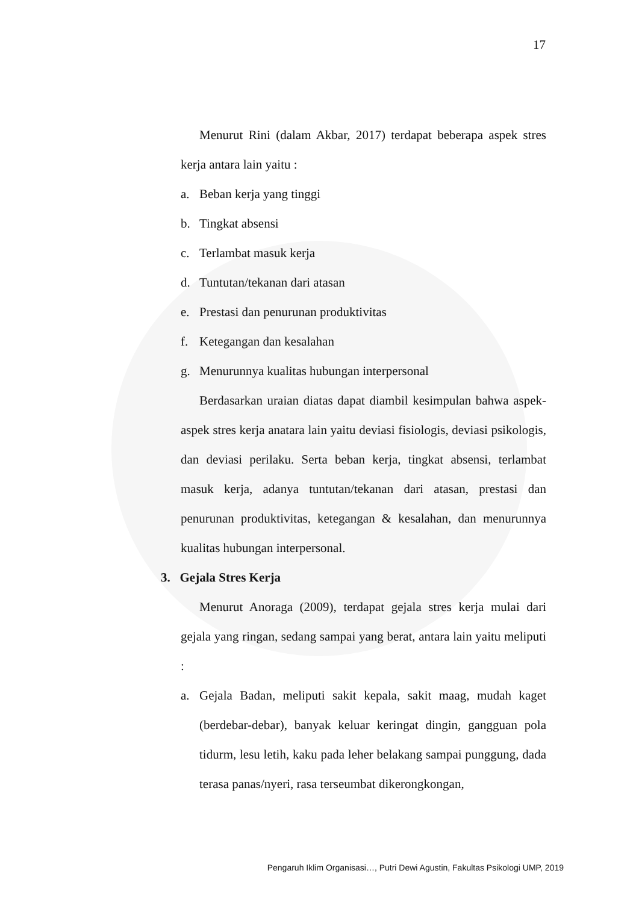17
Menurut Rini (dalam Akbar, 2017) terdapat beberapa aspek stres kerja antara lain yaitu :
a. Beban kerja yang tinggi
b. Tingkat absensi
c. Terlambat masuk kerja
d. Tuntutan/tekanan dari atasan
e. Prestasi dan penurunan produktivitas
f. Ketegangan dan kesalahan
g. Menurunnya kualitas hubungan interpersonal
Berdasarkan uraian diatas dapat diambil kesimpulan bahwa aspek-aspek stres kerja anatara lain yaitu deviasi fisiologis, deviasi psikologis, dan deviasi perilaku. Serta beban kerja, tingkat absensi, terlambat masuk kerja, adanya tuntutan/tekanan dari atasan, prestasi dan penurunan produktivitas, ketegangan & kesalahan, dan menurunnya kualitas hubungan interpersonal.
3. Gejala Stres Kerja
Menurut Anoraga (2009), terdapat gejala stres kerja mulai dari gejala yang ringan, sedang sampai yang berat, antara lain yaitu meliputi :
a. Gejala Badan, meliputi sakit kepala, sakit maag, mudah kaget (berdebar-debar), banyak keluar keringat dingin, gangguan pola tidurm, lesu letih, kaku pada leher belakang sampai punggung, dada terasa panas/nyeri, rasa terseumbat dikerongkongan,
Pengaruh Iklim Organisasi…, Putri Dewi Agustin, Fakultas Psikologi UMP, 2019